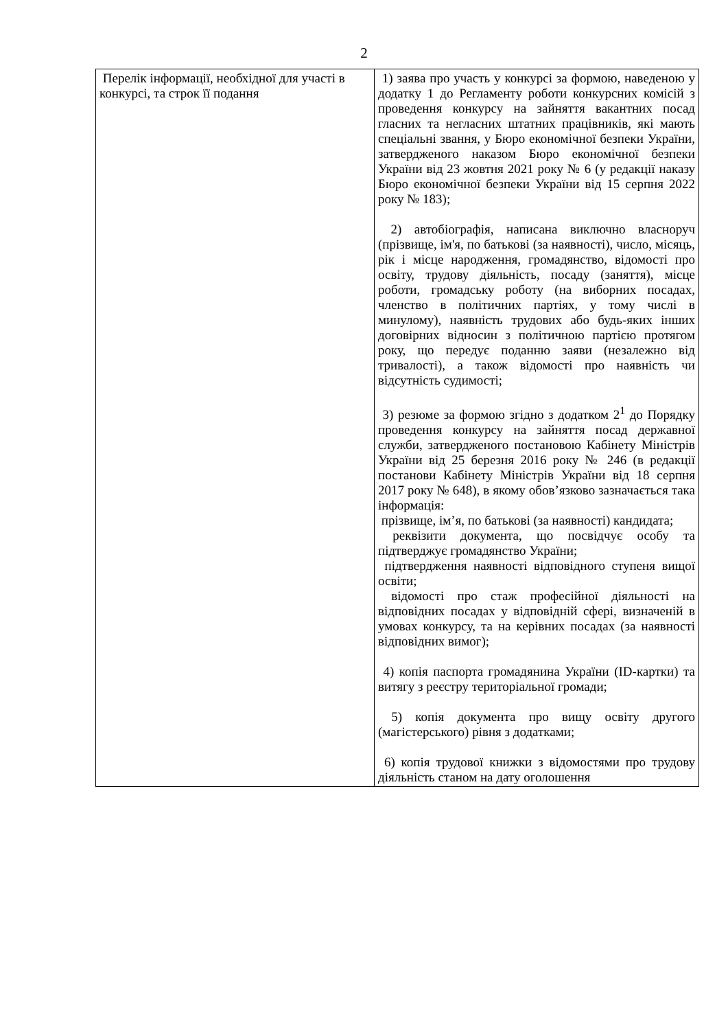2
| Перелік інформації, необхідної для участі в конкурсі, та строк її подання | 1) заява про участь у конкурсі за формою, наведеною у додатку 1 до Регламенту роботи конкурсних комісій з проведення конкурсу на зайняття вакантних посад гласних та негласних штатних працівників, які мають спеціальні звання, у Бюро економічної безпеки України, затвердженого наказом Бюро економічної безпеки України від 23 жовтня 2021 року № 6 (у редакції наказу Бюро економічної безпеки України від 15 серпня 2022 року № 183); 2) автобіографія, написана виключно власноруч (прізвище, ім'я, по батькові (за наявності), число, місяць, рік і місце народження, громадянство, відомості про освіту, трудову діяльність, посаду (заняття), місце роботи, громадську роботу (на виборних посадах, членство в політичних партіях, у тому числі в минулому), наявність трудових або будь-яких інших договірних відносин з політичною партією протягом року, що передує поданню заяви (незалежно від тривалості), а також відомості про наявність чи відсутність судимості; 3) резюме за формою згідно з додатком 2<sup>1</sup> до Порядку проведення конкурсу на зайняття посад державної служби, затвердженого постановою Кабінету Міністрів України від 25 березня 2016 року № 246 (в редакції постанови Кабінету Міністрів України від 18 серпня 2017 року № 648), в якому обов’язково зазначається така інформація: прізвище, ім’я, по батькові (за наявності) кандидата; реквізити документа, що посвідчує особу та підтверджує громадянство України; підтвердження наявності відповідного ступеня вищої освіти; відомості про стаж професійної діяльності на відповідних посадах у відповідній сфері, визначеній в умовах конкурсу, та на керівних посадах (за наявності відповідних вимог); 4) копія паспорта громадянина України (ID-картки) та витягу з реєстру територіальної громади; 5) копія документа про вищу освіту другого (магістерського) рівня з додатками; 6) копія трудової книжки з відомостями про трудову діяльність станом на дату оголошення |